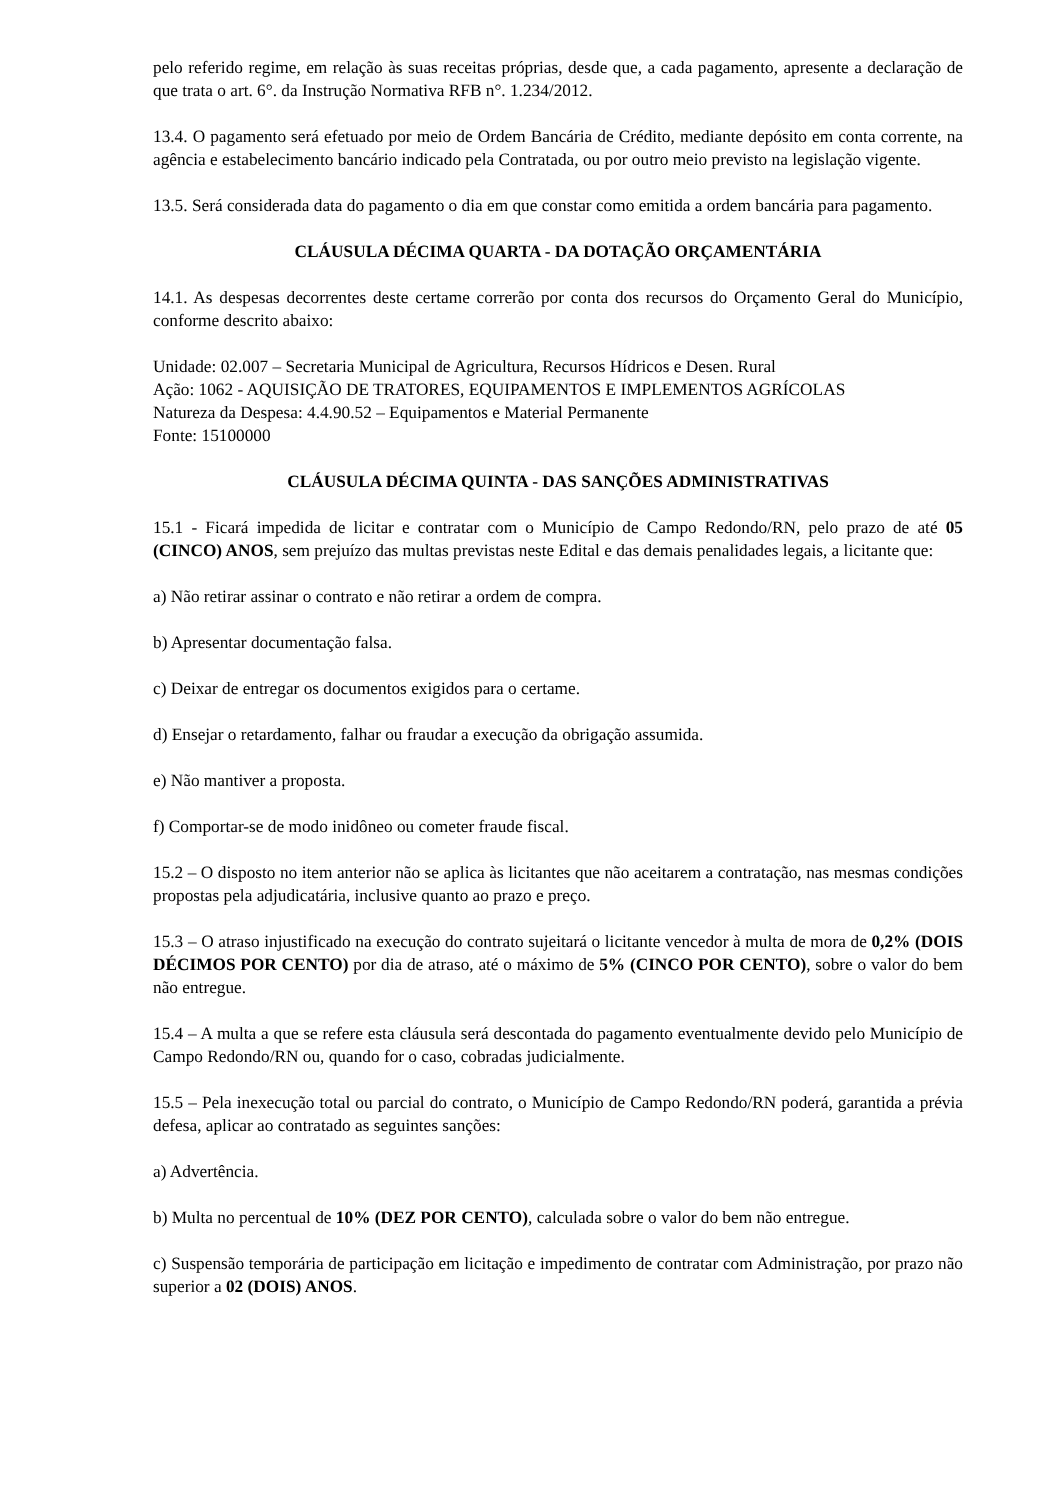pelo referido regime, em relação às suas receitas próprias, desde que, a cada pagamento, apresente a declaração de que trata o art. 6°. da Instrução Normativa RFB n°. 1.234/2012.
13.4. O pagamento será efetuado por meio de Ordem Bancária de Crédito, mediante depósito em conta corrente, na agência e estabelecimento bancário indicado pela Contratada, ou por outro meio previsto na legislação vigente.
13.5. Será considerada data do pagamento o dia em que constar como emitida a ordem bancária para pagamento.
CLÁUSULA DÉCIMA QUARTA - DA DOTAÇÃO ORÇAMENTÁRIA
14.1. As despesas decorrentes deste certame correrão por conta dos recursos do Orçamento Geral do Município, conforme descrito abaixo:
Unidade: 02.007 – Secretaria Municipal de Agricultura, Recursos Hídricos e Desen. Rural
Ação: 1062 - AQUISIÇÃO DE TRATORES, EQUIPAMENTOS E IMPLEMENTOS AGRÍCOLAS
Natureza da Despesa: 4.4.90.52 – Equipamentos e Material Permanente
Fonte: 15100000
CLÁUSULA DÉCIMA QUINTA - DAS SANÇÕES ADMINISTRATIVAS
15.1 - Ficará impedida de licitar e contratar com o Município de Campo Redondo/RN, pelo prazo de até 05 (CINCO) ANOS, sem prejuízo das multas previstas neste Edital e das demais penalidades legais, a licitante que:
a) Não retirar assinar o contrato e não retirar a ordem de compra.
b) Apresentar documentação falsa.
c) Deixar de entregar os documentos exigidos para o certame.
d) Ensejar o retardamento, falhar ou fraudar a execução da obrigação assumida.
e) Não mantiver a proposta.
f) Comportar-se de modo inidôneo ou cometer fraude fiscal.
15.2 – O disposto no item anterior não se aplica às licitantes que não aceitarem a contratação, nas mesmas condições propostas pela adjudicatária, inclusive quanto ao prazo e preço.
15.3 – O atraso injustificado na execução do contrato sujeitará o licitante vencedor à multa de mora de 0,2% (DOIS DÉCIMOS POR CENTO) por dia de atraso, até o máximo de 5% (CINCO POR CENTO), sobre o valor do bem não entregue.
15.4 – A multa a que se refere esta cláusula será descontada do pagamento eventualmente devido pelo Município de Campo Redondo/RN ou, quando for o caso, cobradas judicialmente.
15.5 – Pela inexecução total ou parcial do contrato, o Município de Campo Redondo/RN poderá, garantida a prévia defesa, aplicar ao contratado as seguintes sanções:
a) Advertência.
b) Multa no percentual de 10% (DEZ POR CENTO), calculada sobre o valor do bem não entregue.
c) Suspensão temporária de participação em licitação e impedimento de contratar com Administração, por prazo não superior a 02 (DOIS) ANOS.